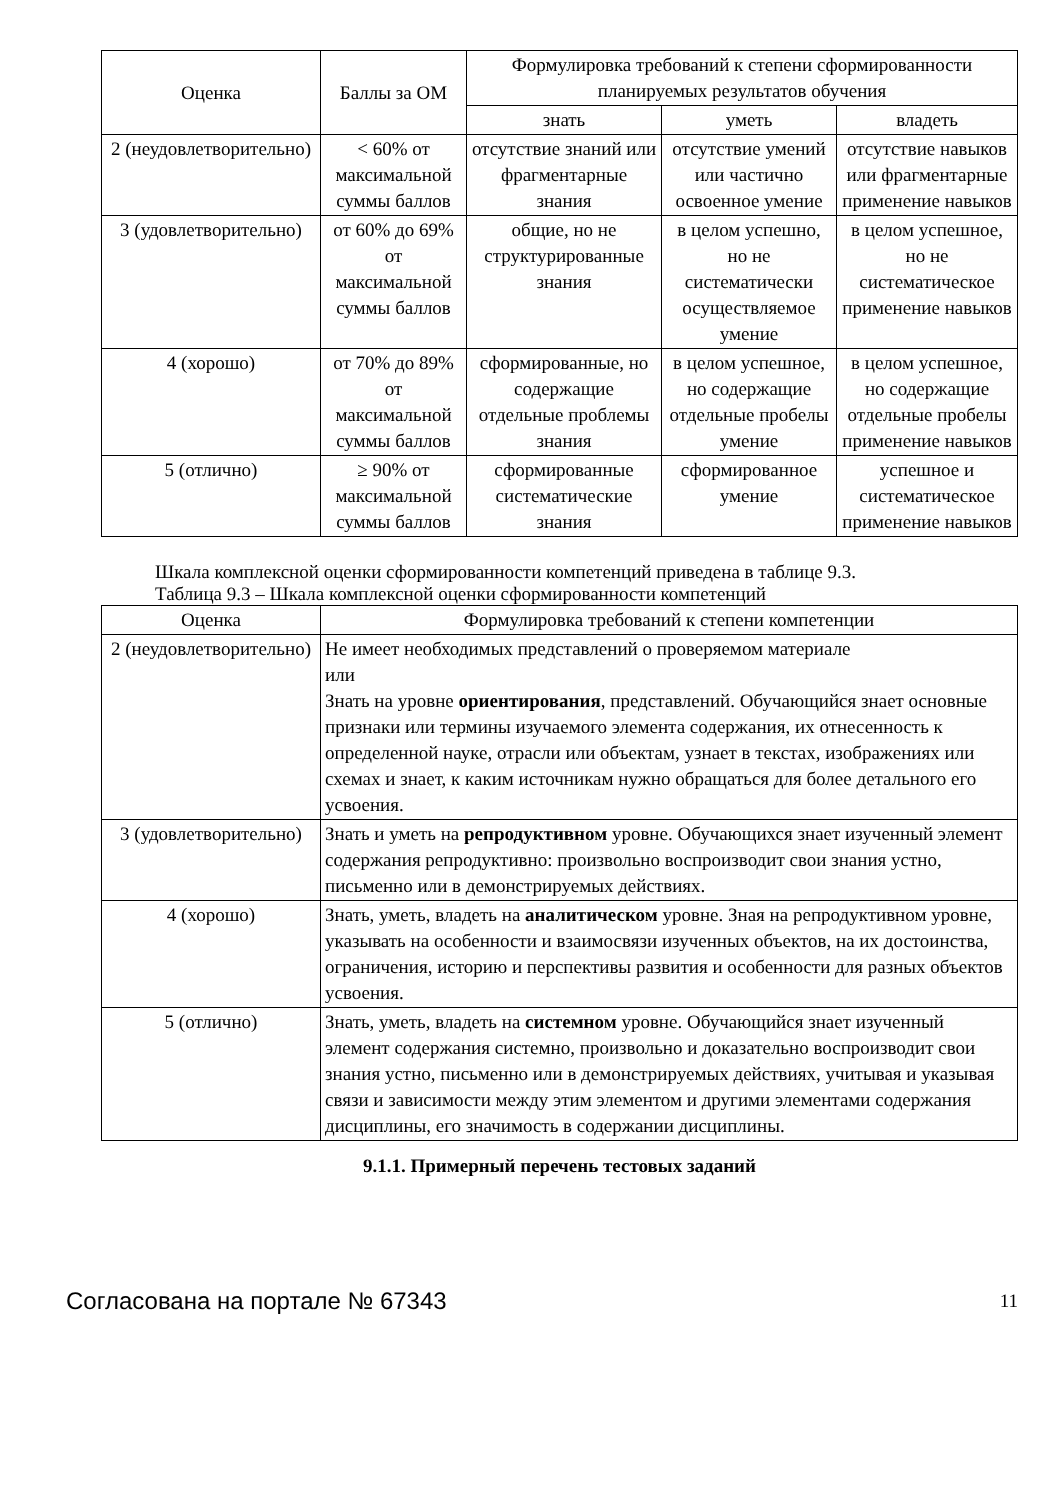| Оценка | Баллы за ОМ | Формулировка требований к степени сформированности планируемых результатов обучения | | |
| --- | --- | --- | --- | --- |
| | | знать | уметь | владеть |
| 2 (неудовлетворительно) | < 60% от максимальной суммы баллов | отсутствие знаний или фрагментарные знания | отсутствие умений или частично освоенное умение | отсутствие навыков или фрагментарные применение навыков |
| 3 (удовлетворительно) | от 60% до 69% от максимальной суммы баллов | общие, но не структурированные знания | в целом успешно, но не систематически осуществляемое умение | в целом успешное, но не систематическое применение навыков |
| 4 (хорошо) | от 70% до 89% от максимальной суммы баллов | сформированные, но содержащие отдельные проблемы знания | в целом успешное, но содержащие отдельные пробелы умение | в целом успешное, но содержащие отдельные пробелы применение навыков |
| 5 (отлично) | ≥ 90% от максимальной суммы баллов | сформированные систематические знания | сформированное умение | успешное и систематическое применение навыков |
Шкала комплексной оценки сформированности компетенций приведена в таблице 9.3.
Таблица 9.3 – Шкала комплексной оценки сформированности компетенций
| Оценка | Формулировка требований к степени компетенции |
| --- | --- |
| 2 (неудовлетворительно) | Не имеет необходимых представлений о проверяемом материале или Знать на уровне ориентирования , представлений. Обучающийся знает основные признаки или термины изучаемого элемента содержания, их отнесенность к определенной науке, отрасли или объектам, узнает в текстах, изображениях или схемах и знает, к каким источникам нужно обращаться для более детального его усвоения. |
| 3 (удовлетворительно) | Знать и уметь на репродуктивном уровне. Обучающихся знает изученный элемент содержания репродуктивно: произвольно воспроизводит свои знания устно, письменно или в демонстрируемых действиях. |
| 4 (хорошо) | Знать, уметь, владеть на аналитическом уровне. Зная на репродуктивном уровне, указывать на особенности и взаимосвязи изученных объектов, на их достоинства, ограничения, историю и перспективы развития и особенности для разных объектов усвоения. |
| 5 (отлично) | Знать, уметь, владеть на системном уровне. Обучающийся знает изученный элемент содержания системно, произвольно и доказательно воспроизводит свои знания устно, письменно или в демонстрируемых действиях, учитывая и указывая связи и зависимости между этим элементом и другими элементами содержания дисциплины, его значимость в содержании дисциплины. |
9.1.1. Примерный перечень тестовых заданий
Согласована на портале № 67343 11